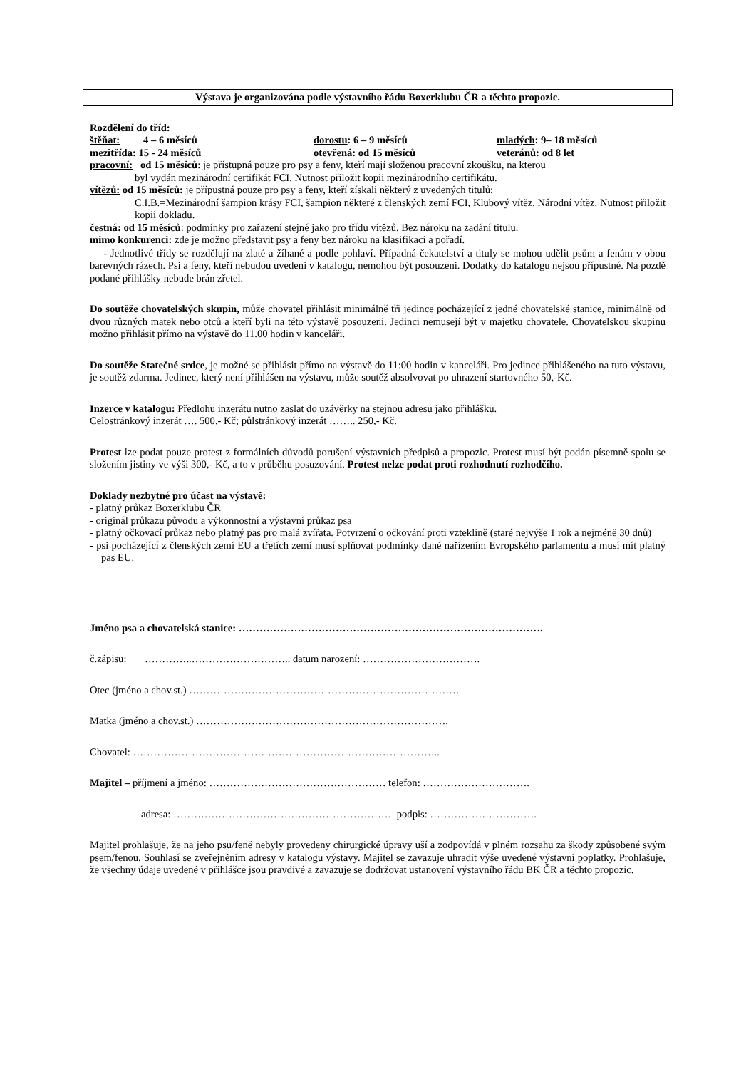Výstava je organizována podle výstavního řádu Boxerklubu ČR a těchto propozic.
Rozdělení do tříd:
štěňat: 4 – 6 měsíců dorostu: 6 – 9 měsíců mladých: 9– 18 měsíců
mezitřída: 15 - 24 měsíců otevřená: od 15 měsíců veteránů: od 8 let
pracovní: od 15 měsíců: je přístupná pouze pro psy a feny, kteří mají složenou pracovní zkoušku, na kterou
byl vydán mezinárodní certifikát FCI. Nutnost přiložit kopii mezinárodního certifikátu.
vítězů: od 15 měsíců: je přípustná pouze pro psy a feny, kteří získali některý z uvedených titulů:
C.I.B.=Mezinárodní šampion krásy FCI, šampion některé z členských zemí FCI, Klubový vítěz, Národní vítěz. Nutnost přiložit kopii dokladu.
čestná: od 15 měsíců: podmínky pro zařazení stejné jako pro třídu vítězů. Bez nároku na zadání titulu.
mimo konkurenci: zde je možno představit psy a feny bez nároku na klasifikaci a pořadí.
- Jednotlivé třídy se rozdělují na zlaté a žíhané a podle pohlaví. Případná čekatelství a tituly se mohou udělit psům a fenám v obou barevných rázech. Psi a feny, kteří nebudou uvedeni v katalogu, nemohou být posouzeni. Dodatky do katalogu nejsou přípustné. Na pozdě podané přihlášky nebude brán zřetel.
Do soutěže chovatelských skupin, může chovatel přihlásit minimálně tři jedince pocházející z jedné chovatelské stanice, minimálně od dvou různých matek nebo otců a kteří byli na této výstavě posouzeni. Jedinci nemusejí být v majetku chovatele. Chovatelskou skupinu možno přihlásit přímo na výstavě do 11.00 hodin v kanceláři.
Do soutěže Statečné srdce, je možné se přihlásit přímo na výstavě do 11:00 hodin v kanceláři. Pro jedince přihlášeného na tuto výstavu, je soutěž zdarma. Jedinec, který není přihlášen na výstavu, může soutěž absolvovat po uhrazení startovného 50,-Kč.
Inzerce v katalogu: Předlohu inzerátu nutno zaslat do uzávěrky na stejnou adresu jako přihlášku.
Celostránkový inzerát …. 500,- Kč; půlstránkový inzerát …….. 250,- Kč.
Protest lze podat pouze protest z formálních důvodů porušení výstavních předpisů a propozic. Protest musí být podán písemně spolu se složením jistiny ve výši 300,- Kč, a to v průběhu posuzování. Protest nelze podat proti rozhodnutí rozhodčího.
Doklady nezbytné pro účast na výstavě:
- platný průkaz Boxerklubu ČR
- originál průkazu původu a výkonnostní a výstavní průkaz psa
- platný očkovací průkaz nebo platný pas pro malá zvířata. Potvrzení o očkování proti vzteklině (staré nejvýše 1 rok a nejméně 30 dnů)
- psi pocházející z členských zemí EU a třetích zemí musí splňovat podmínky dané nařízením Evropského parlamentu a musí mít platný pas EU.
Jméno psa a chovatelská stanice: …………………………………………………………………………….
č.zápisu: …………..……………………….. datum narození: …………………………….
Otec (jméno a chov.st.) ……………………………………………………………………
Matka (jméno a chov.st.) ……………………………………………………………….
Chovatel: ……………………………………………………………………………..
Majitel – příjmení a jméno: …………………………………………… telefon: ………………………….
adresa: ……………………………………………………… podpis: ………………………….
Majitel prohlašuje, že na jeho psu/feně nebyly provedeny chirurgické úpravy uší a zodpovídá v plném rozsahu za škody způsobené svým psem/fenou. Souhlasí se zveřejněním adresy v katalogu výstavy. Majitel se zavazuje uhradit výše uvedené výstavní poplatky. Prohlašuje, že všechny údaje uvedené v přihlášce jsou pravdivé a zavazuje se dodržovat ustanovení výstavního řádu BK ČR a těchto propozic.